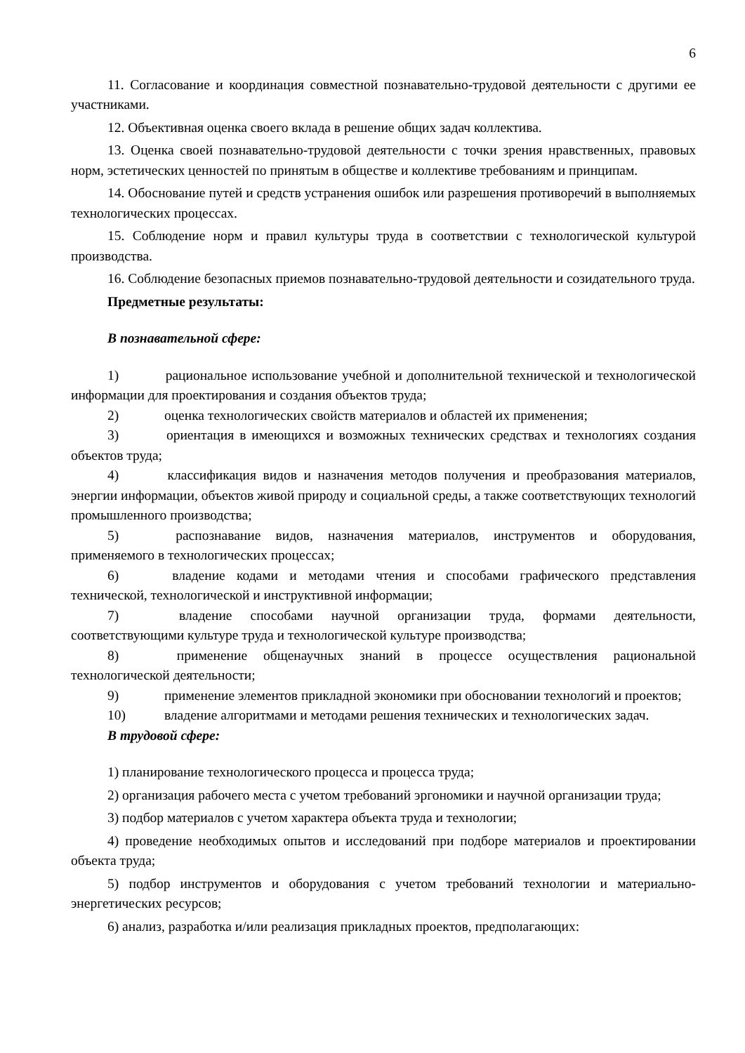6
11. Согласование и координация совместной познавательно-трудовой деятельности с другими ее участниками.
12. Объективная оценка своего вклада в решение общих задач коллектива.
13. Оценка своей познавательно-трудовой деятельности с точки зрения нравственных, правовых норм, эстетических ценностей по принятым в обществе и коллективе требованиям и принципам.
14. Обоснование путей и средств устранения ошибок или разрешения противоречий в выполняемых технологических процессах.
15. Соблюдение норм и правил культуры труда в соответствии с технологической культурой производства.
16. Соблюдение безопасных приемов познавательно-трудовой деятельности и созидательного труда.
Предметные результаты:
В познавательной сфере:
1) рациональное использование учебной и дополнительной технической и технологической информации для проектирования и создания объектов труда;
2) оценка технологических свойств материалов и областей их применения;
3) ориентация в имеющихся и возможных технических средствах и технологиях создания объектов труда;
4) классификация видов и назначения методов получения и преобразования материалов, энергии информации, объектов живой природу и социальной среды, а также соответствующих технологий промышленного производства;
5) распознавание видов, назначения материалов, инструментов и оборудования, применяемого в технологических процессах;
6) владение кодами и методами чтения и способами графического представления технической, технологической и инструктивной информации;
7) владение способами научной организации труда, формами деятельности, соответствующими культуре труда и технологической культуре производства;
8) применение общенаучных знаний в процессе осуществления рациональной технологической деятельности;
9) применение элементов прикладной экономики при обосновании технологий и проектов;
10) владение алгоритмами и методами решения технических и технологических задач.
В трудовой сфере:
1) планирование технологического процесса и процесса труда;
2) организация рабочего места с учетом требований эргономики и научной организации труда;
3) подбор материалов с учетом характера объекта труда и технологии;
4) проведение необходимых опытов и исследований при подборе материалов и проектировании объекта труда;
5) подбор инструментов и оборудования с учетом требований технологии и материально-энергетических ресурсов;
6) анализ, разработка и/или реализация прикладных проектов, предполагающих: